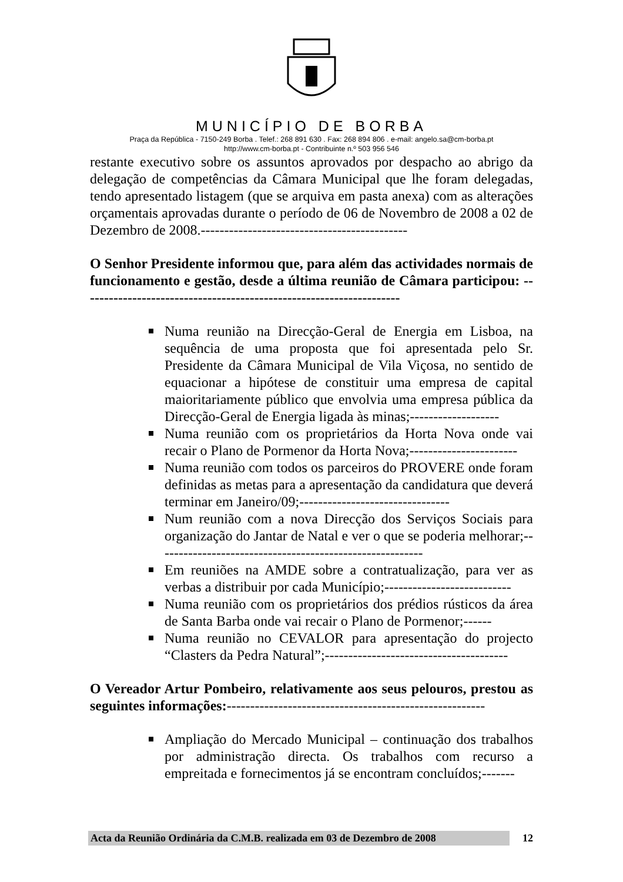MUNICÍPIO DE BORBA
Praça da República - 7150-249 Borba . Telef.: 268 891 630 . Fax: 268 894 806 . e-mail: angelo.sa@cm-borba.pt
http://www.cm-borba.pt - Contribuinte n.º 503 956 546
restante executivo sobre os assuntos aprovados por despacho ao abrigo da delegação de competências da Câmara Municipal que lhe foram delegadas, tendo apresentado listagem (que se arquiva em pasta anexa) com as alterações orçamentais aprovadas durante o período de 06 de Novembro de 2008 a 02 de Dezembro de 2008.--------------------------------------------
O Senhor Presidente informou que, para além das actividades normais de funcionamento e gestão, desde a última reunião de Câmara participou: --------------------------------------------------------------------
Numa reunião na Direcção-Geral de Energia em Lisboa, na sequência de uma proposta que foi apresentada pelo Sr. Presidente da Câmara Municipal de Vila Viçosa, no sentido de equacionar a hipótese de constituir uma empresa de capital maioritariamente público que envolvia uma empresa pública da Direcção-Geral de Energia ligada às minas;-------------------
Numa reunião com os proprietários da Horta Nova onde vai recair o Plano de Pormenor da Horta Nova;-----------------------
Numa reunião com todos os parceiros do PROVERE onde foram definidas as metas para a apresentação da candidatura que deverá terminar em Janeiro/09;--------------------------------
Num reunião com a nova Direcção dos Serviços Sociais para organização do Jantar de Natal e ver o que se poderia melhorar;---------------------------------------------------------
Em reuniões na AMDE sobre a contratualização, para ver as verbas a distribuir por cada Município;---------------------------
Numa reunião com os proprietários dos prédios rústicos da área de Santa Barba onde vai recair o Plano de Pormenor;------
Numa reunião no CEVALOR para apresentação do projecto “Clasters da Pedra Natural”;---------------------------------------
O Vereador Artur Pombeiro, relativamente aos seus pelouros, prestou as seguintes informações:-------------------------------------------------------
Ampliação do Mercado Municipal – continuação dos trabalhos por administração directa. Os trabalhos com recurso a empreitada e fornecimentos já se encontram concluídos;-------
Acta da Reunião Ordinária da C.M.B. realizada em 03 de Dezembro de 2008 12